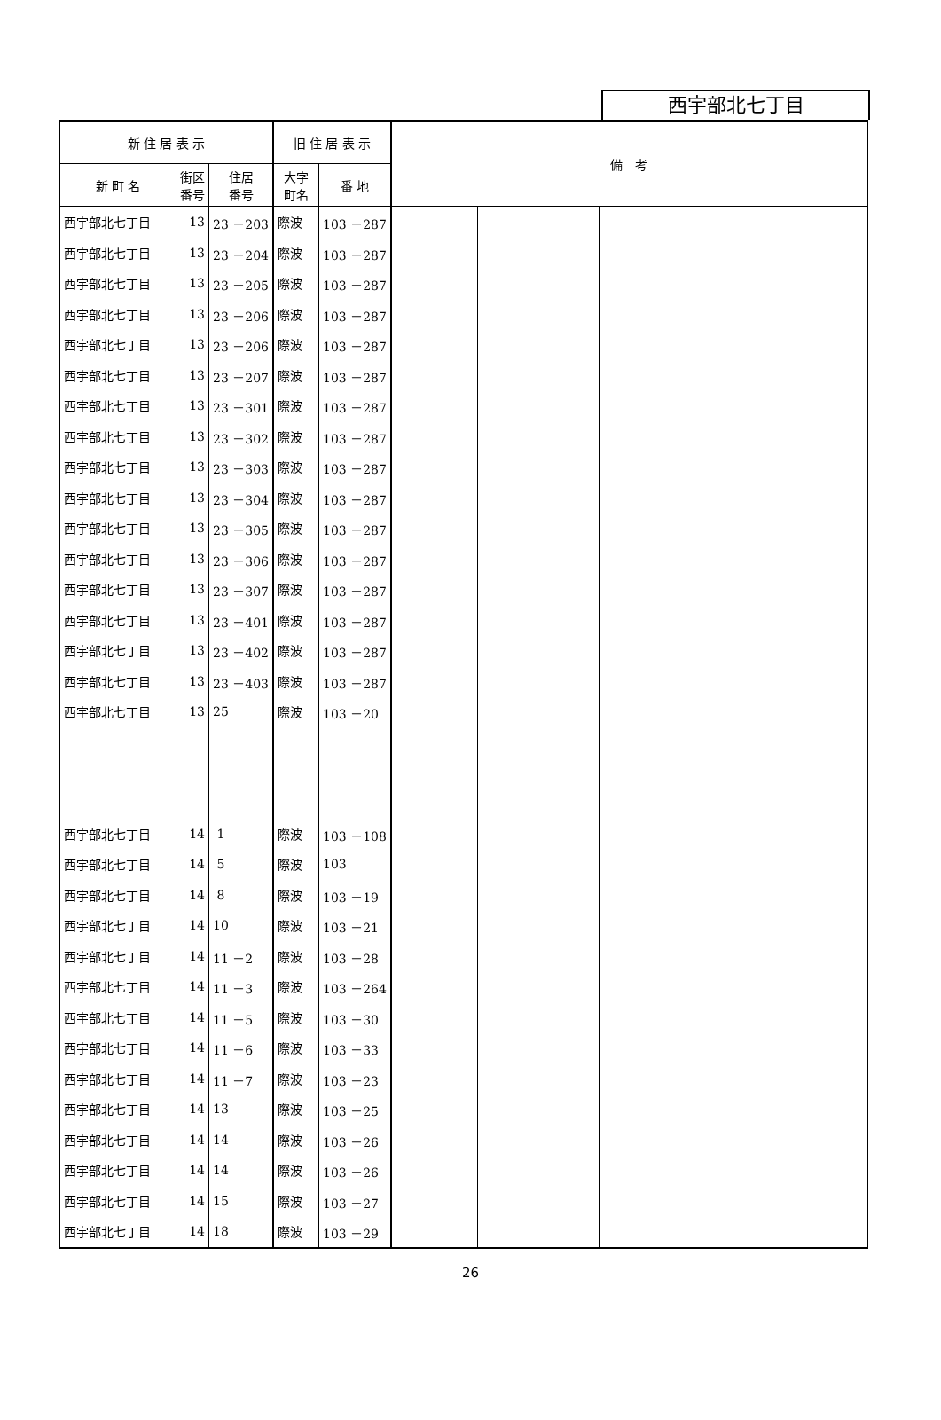西宇部北七丁目
| 新 住 居 表 示 | | | 旧 住 居 表 示 | | 備 考 | | |
| --- | --- | --- | --- | --- | --- | --- | --- |
| 新 町 名 | 街区 番号 | 住居 番号 | 大字 町名 | 番 地 | | | |
| 西宇部北七丁目 | 13 | 23 －203 | 際波 | 103 －287 | | | |
| 西宇部北七丁目 | 13 | 23 －204 | 際波 | 103 －287 | | | |
| 西宇部北七丁目 | 13 | 23 －205 | 際波 | 103 －287 | | | |
| 西宇部北七丁目 | 13 | 23 －206 | 際波 | 103 －287 | | | |
| 西宇部北七丁目 | 13 | 23 －206 | 際波 | 103 －287 | | | |
| 西宇部北七丁目 | 13 | 23 －207 | 際波 | 103 －287 | | | |
| 西宇部北七丁目 | 13 | 23 －301 | 際波 | 103 －287 | | | |
| 西宇部北七丁目 | 13 | 23 －302 | 際波 | 103 －287 | | | |
| 西宇部北七丁目 | 13 | 23 －303 | 際波 | 103 －287 | | | |
| 西宇部北七丁目 | 13 | 23 －304 | 際波 | 103 －287 | | | |
| 西宇部北七丁目 | 13 | 23 －305 | 際波 | 103 －287 | | | |
| 西宇部北七丁目 | 13 | 23 －306 | 際波 | 103 －287 | | | |
| 西宇部北七丁目 | 13 | 23 －307 | 際波 | 103 －287 | | | |
| 西宇部北七丁目 | 13 | 23 －401 | 際波 | 103 －287 | | | |
| 西宇部北七丁目 | 13 | 23 －402 | 際波 | 103 －287 | | | |
| 西宇部北七丁目 | 13 | 23 －403 | 際波 | 103 －287 | | | |
| 西宇部北七丁目 | 13 | 25 | 際波 | 103 －20 | | | |
| 西宇部北七丁目 | 14 | 1 | 際波 | 103 －108 | | | |
| 西宇部北七丁目 | 14 | 5 | 際波 | 103 | | | |
| 西宇部北七丁目 | 14 | 8 | 際波 | 103 －19 | | | |
| 西宇部北七丁目 | 14 | 10 | 際波 | 103 －21 | | | |
| 西宇部北七丁目 | 14 | 11 －2 | 際波 | 103 －28 | | | |
| 西宇部北七丁目 | 14 | 11 －3 | 際波 | 103 －264 | | | |
| 西宇部北七丁目 | 14 | 11 －5 | 際波 | 103 －30 | | | |
| 西宇部北七丁目 | 14 | 11 －6 | 際波 | 103 －33 | | | |
| 西宇部北七丁目 | 14 | 11 －7 | 際波 | 103 －23 | | | |
| 西宇部北七丁目 | 14 | 13 | 際波 | 103 －25 | | | |
| 西宇部北七丁目 | 14 | 14 | 際波 | 103 －26 | | | |
| 西宇部北七丁目 | 14 | 14 | 際波 | 103 －26 | | | |
| 西宇部北七丁目 | 14 | 15 | 際波 | 103 －27 | | | |
| 西宇部北七丁目 | 14 | 18 | 際波 | 103 －29 | | | |
26